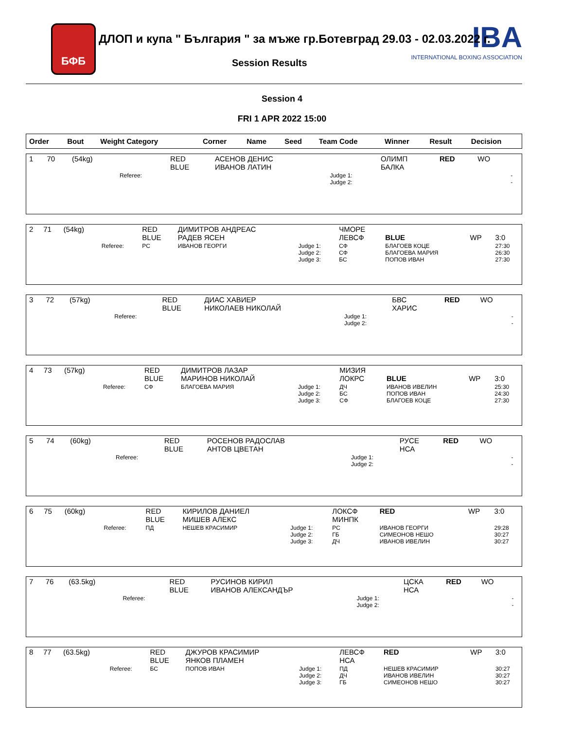БФБ
IBA
INTERNATIONAL BOXING ASSOCIATION
ДЛОП и купа " България " за мъже гр.Ботевград 29.03 - 02.03.2022 г.
Session Results
Session 4
FRI 1 APR 2022 15:00
| Order | Bout | Weight Category | | Corner | Name | Seed | Team Code | Winner | Result | Decision |
| --- | --- | --- | --- | --- | --- | --- | --- | --- | --- | --- |
| 1 | 70 | (54kg) | | RED BLUE | АСЕНОВ ДЕНИС ИВАНОВ ЛАТИН | | ОЛИМП БАЛКА | RED | WO | |
| | | | Referee: | | | Judge 1: Judge 2: | | | | - - |
| 2 | 71 | (54kg) | | RED BLUE | ДИМИТРОВ АНДРЕАС РАДЕВ ЯСЕН | | ЧМОРЕ ЛЕВСФ | BLUE | WP | 3:0 |
| | | | Referee: | РС | ИВАНОВ ГЕОРГИ | Judge 1: Judge 2: Judge 3: | СФ СФ БС | БЛАГОЕВ КОЦЕ БЛАГОЕВА МАРИЯ ПОПОВ ИВАН | | 27:30 26:30 27:30 |
| 3 | 72 | (57kg) | | RED BLUE | ДИАС ХАВИЕР НИКОЛАЕВ НИКОЛАЙ | | БВС ХАРИС | RED | WO | |
| | | | Referee: | | | Judge 1: Judge 2: | | | | - - |
| 4 | 73 | (57kg) | | RED BLUE | ДИМИТРОВ ЛАЗАР МАРИНОВ НИКОЛАЙ | | МИЗИЯ ЛОКРС | BLUE | WP | 3:0 |
| | | | Referee: | СФ | БЛАГОЕВА МАРИЯ | Judge 1: Judge 2: Judge 3: | ДЧ БС СФ | ИВАНОВ ИВЕЛИН ПОПОВ ИВАН БЛАГОЕВ КОЦЕ | | 25:30 24:30 27:30 |
| 5 | 74 | (60kg) | | RED BLUE | РОСЕНОВ РАДОСЛАВ АНТОВ ЦВЕТАН | | РУСЕ НСА | RED | WO | |
| | | | Referee: | | | Judge 1: Judge 2: | | | | - - |
| 6 | 75 | (60kg) | | RED BLUE | КИРИЛОВ ДАНИЕЛ МИШЕВ АЛЕКС | | ЛОКСФ МИНПК | RED | WP | 3:0 |
| | | | Referee: | ПД | НЕШЕВ КРАСИМИР | Judge 1: Judge 2: Judge 3: | РС ГБ ДЧ | ИВАНОВ ГЕОРГИ СИМЕОНОВ НЕШО ИВАНОВ ИВЕЛИН | | 29:28 30:27 30:27 |
| 7 | 76 | (63.5kg) | | RED BLUE | РУСИНОВ КИРИЛ ИВАНОВ АЛЕКСАНДЪР | | ЦСКА НСА | RED | WO | |
| | | | Referee: | | | Judge 1: Judge 2: | | | | - - |
| 8 | 77 | (63.5kg) | | RED BLUE | ДЖУРОВ КРАСИМИР ЯНКОВ ПЛАМЕН | | ЛЕВСФ НСА | RED | WP | 3:0 |
| | | | Referee: | БС | ПОПОВ ИВАН | Judge 1: Judge 2: Judge 3: | ПД ДЧ ГБ | НЕШЕВ КРАСИМИР ИВАНОВ ИВЕЛИН СИМЕОНОВ НЕШО | | 30:27 30:27 30:27 |